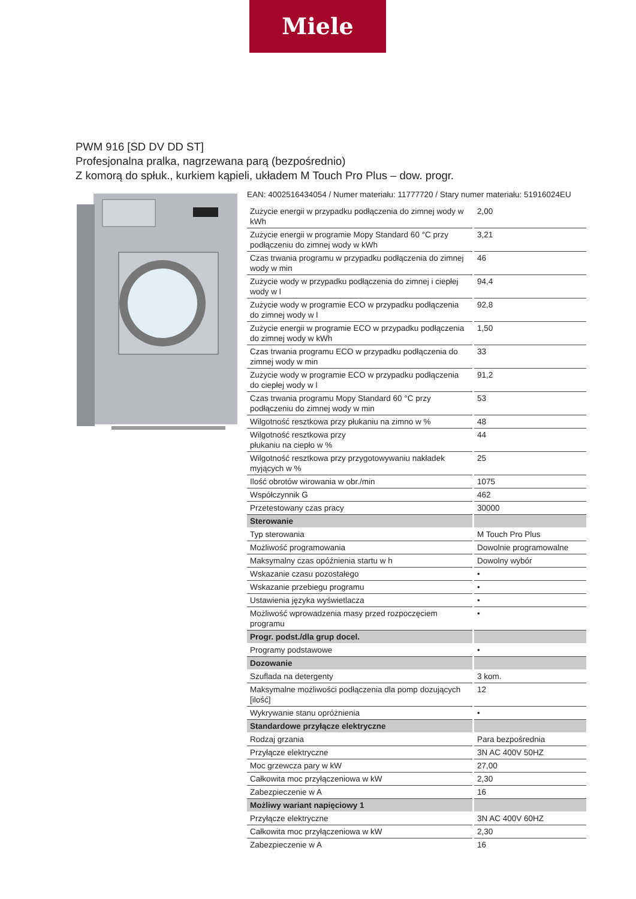Miele
PWM 916 [SD DV DD ST]
Profesjonalna pralka, nagrzewana parą (bezpośrednio)
Z komorą do spłuk., kurkiem kąpieli, układem M Touch Pro Plus – dow. progr.
EAN: 4002516434054 / Numer materiału: 11777720 / Stary numer materiału: 51916024EU
| Zużycie energii w przypadku podłączenia do zimnej wody w kWh | 2,00 |
| Zużycie energii w programie Mopy Standard 60 °C przy podłączeniu do zimnej wody w kWh | 3,21 |
| Czas trwania programu w przypadku podłączenia do zimnej wody w min | 46 |
| Zużycie wody w przypadku podłączenia do zimnej i ciepłej wody w l | 94,4 |
| Zużycie wody w programie ECO w przypadku podłączenia do zimnej wody w l | 92,8 |
| Zużycie energii w programie ECO w przypadku podłączenia do zimnej wody w kWh | 1,50 |
| Czas trwania programu ECO w przypadku podłączenia do zimnej wody w min | 33 |
| Zużycie wody w programie ECO w przypadku podłączenia do ciepłej wody w l | 91,2 |
| Czas trwania programu Mopy Standard 60 °C przy podłączeniu do zimnej wody w min | 53 |
| Wilgotność resztkowa przy płukaniu na zimno w % | 48 |
| Wilgotność resztkowa przy płukaniu na ciepło w % | 44 |
| Wilgotność resztkowa przy przygotowywaniu nakładek myjących w % | 25 |
| Ilość obrotów wirowania w obr./min | 1075 |
| Współczynnik G | 462 |
| Przetestowany czas pracy | 30000 |
| Sterowanie | |
| Typ sterowania | M Touch Pro Plus |
| Możliwość programowania | Dowolnie programowalne |
| Maksymalny czas opóźnienia startu w h | Dowolny wybór |
| Wskazanie czasu pozostałego | • |
| Wskazanie przebiegu programu | • |
| Ustawienia języka wyświetlacza | • |
| Możliwość wprowadzenia masy przed rozpoczęciem programu | • |
| Progr. podst./dla grup docel. | |
| Programy podstawowe | • |
| Dozowanie | |
| Szuflada na detergenty | 3 kom. |
| Maksymalne możliwości podłączenia dla pomp dozujących [ilość] | 12 |
| Wykrywanie stanu opróżnienia | • |
| Standardowe przyłącze elektryczne | |
| Rodzaj grzania | Para bezpośrednia |
| Przyłącze elektryczne | 3N AC 400V 50HZ |
| Moc grzewcza pary w kW | 27,00 |
| Całkowita moc przyłączeniowa w kW | 2,30 |
| Zabezpieczenie w A | 16 |
| Możliwy wariant napięciowy 1 | |
| Przyłącze elektryczne | 3N AC 400V 60HZ |
| Całkowita moc przyłączeniowa w kW | 2,30 |
| Zabezpieczenie w A | 16 |